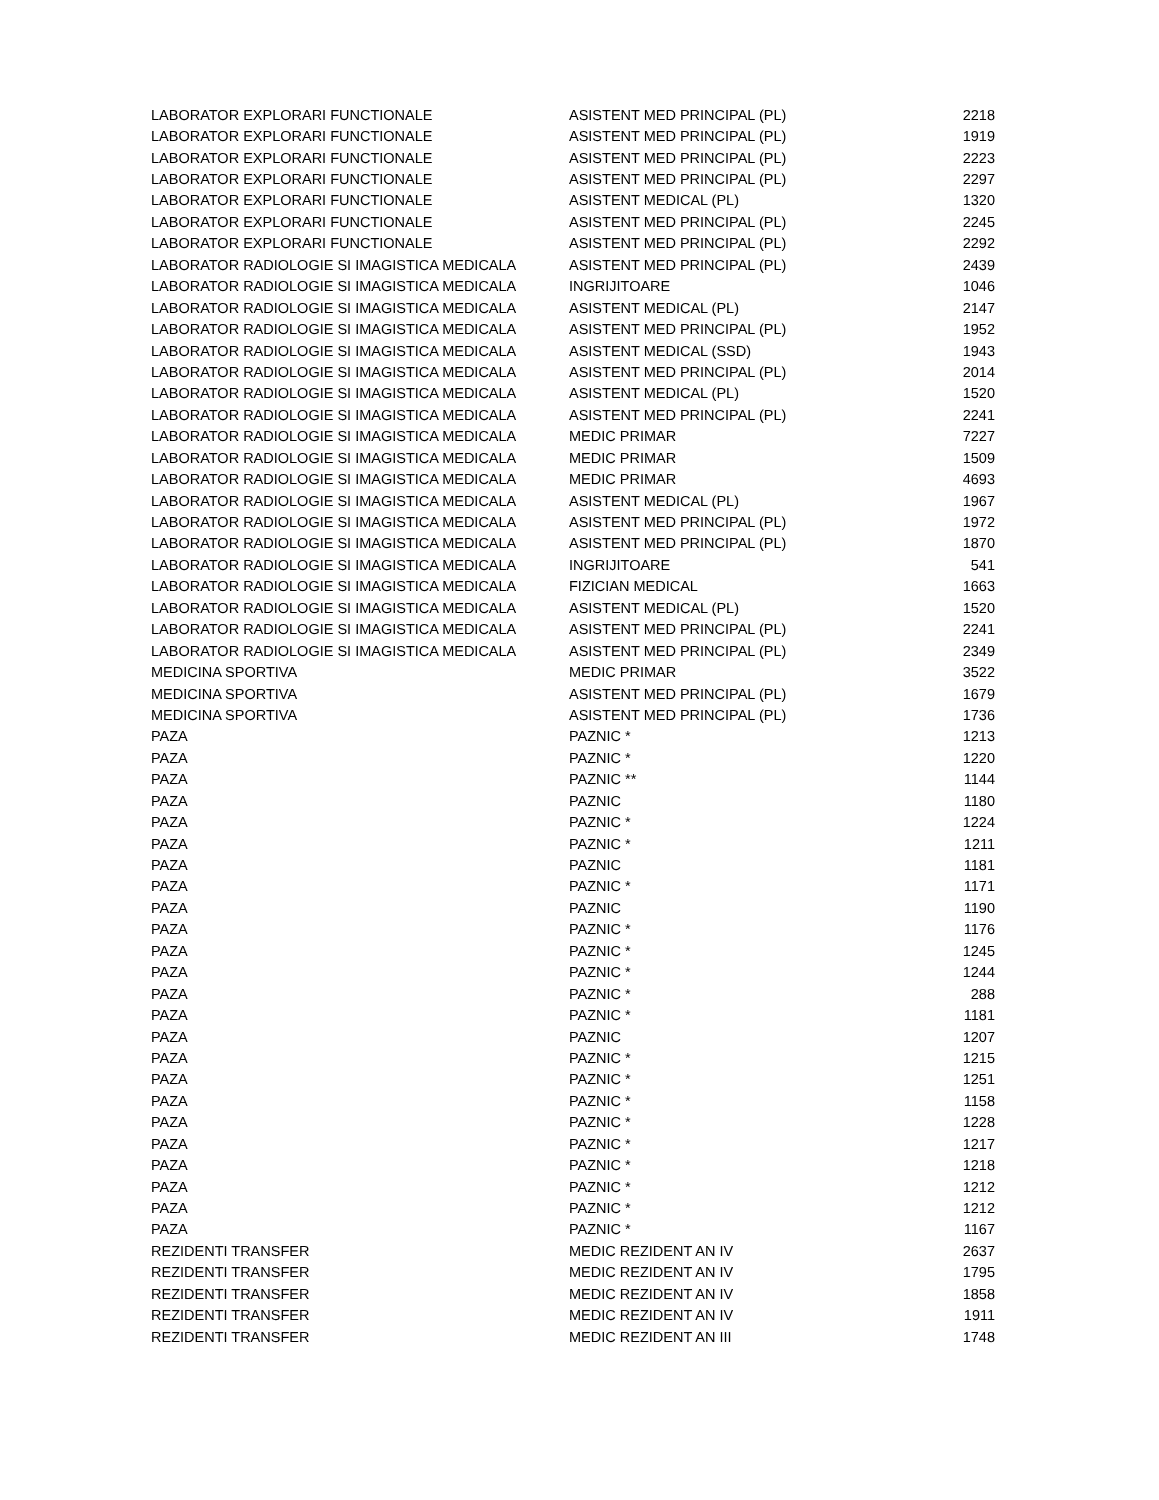| LABORATOR EXPLORARI FUNCTIONALE | ASISTENT MED PRINCIPAL (PL) | 2218 |
| LABORATOR EXPLORARI FUNCTIONALE | ASISTENT MED PRINCIPAL (PL) | 1919 |
| LABORATOR EXPLORARI FUNCTIONALE | ASISTENT MED PRINCIPAL (PL) | 2223 |
| LABORATOR EXPLORARI FUNCTIONALE | ASISTENT MED PRINCIPAL (PL) | 2297 |
| LABORATOR EXPLORARI FUNCTIONALE | ASISTENT MEDICAL (PL) | 1320 |
| LABORATOR EXPLORARI FUNCTIONALE | ASISTENT MED PRINCIPAL (PL) | 2245 |
| LABORATOR EXPLORARI FUNCTIONALE | ASISTENT MED PRINCIPAL (PL) | 2292 |
| LABORATOR RADIOLOGIE SI IMAGISTICA MEDICALA | ASISTENT MED PRINCIPAL (PL) | 2439 |
| LABORATOR RADIOLOGIE SI IMAGISTICA MEDICALA | INGRIJITOARE | 1046 |
| LABORATOR RADIOLOGIE SI IMAGISTICA MEDICALA | ASISTENT MEDICAL (PL) | 2147 |
| LABORATOR RADIOLOGIE SI IMAGISTICA MEDICALA | ASISTENT MED PRINCIPAL (PL) | 1952 |
| LABORATOR RADIOLOGIE SI IMAGISTICA MEDICALA | ASISTENT MEDICAL (SSD) | 1943 |
| LABORATOR RADIOLOGIE SI IMAGISTICA MEDICALA | ASISTENT MED PRINCIPAL (PL) | 2014 |
| LABORATOR RADIOLOGIE SI IMAGISTICA MEDICALA | ASISTENT MEDICAL (PL) | 1520 |
| LABORATOR RADIOLOGIE SI IMAGISTICA MEDICALA | ASISTENT MED PRINCIPAL (PL) | 2241 |
| LABORATOR RADIOLOGIE SI IMAGISTICA MEDICALA | MEDIC PRIMAR | 7227 |
| LABORATOR RADIOLOGIE SI IMAGISTICA MEDICALA | MEDIC PRIMAR | 1509 |
| LABORATOR RADIOLOGIE SI IMAGISTICA MEDICALA | MEDIC PRIMAR | 4693 |
| LABORATOR RADIOLOGIE SI IMAGISTICA MEDICALA | ASISTENT MEDICAL (PL) | 1967 |
| LABORATOR RADIOLOGIE SI IMAGISTICA MEDICALA | ASISTENT MED PRINCIPAL (PL) | 1972 |
| LABORATOR RADIOLOGIE SI IMAGISTICA MEDICALA | ASISTENT MED PRINCIPAL (PL) | 1870 |
| LABORATOR RADIOLOGIE SI IMAGISTICA MEDICALA | INGRIJITOARE | 541 |
| LABORATOR RADIOLOGIE SI IMAGISTICA MEDICALA | FIZICIAN MEDICAL | 1663 |
| LABORATOR RADIOLOGIE SI IMAGISTICA MEDICALA | ASISTENT MEDICAL (PL) | 1520 |
| LABORATOR RADIOLOGIE SI IMAGISTICA MEDICALA | ASISTENT MED PRINCIPAL (PL) | 2241 |
| LABORATOR RADIOLOGIE SI IMAGISTICA MEDICALA | ASISTENT MED PRINCIPAL (PL) | 2349 |
| MEDICINA SPORTIVA | MEDIC PRIMAR | 3522 |
| MEDICINA SPORTIVA | ASISTENT MED PRINCIPAL (PL) | 1679 |
| MEDICINA SPORTIVA | ASISTENT MED PRINCIPAL (PL) | 1736 |
| PAZA | PAZNIC * | 1213 |
| PAZA | PAZNIC * | 1220 |
| PAZA | PAZNIC ** | 1144 |
| PAZA | PAZNIC | 1180 |
| PAZA | PAZNIC * | 1224 |
| PAZA | PAZNIC * | 1211 |
| PAZA | PAZNIC | 1181 |
| PAZA | PAZNIC * | 1171 |
| PAZA | PAZNIC | 1190 |
| PAZA | PAZNIC * | 1176 |
| PAZA | PAZNIC * | 1245 |
| PAZA | PAZNIC * | 1244 |
| PAZA | PAZNIC * | 288 |
| PAZA | PAZNIC * | 1181 |
| PAZA | PAZNIC | 1207 |
| PAZA | PAZNIC * | 1215 |
| PAZA | PAZNIC * | 1251 |
| PAZA | PAZNIC * | 1158 |
| PAZA | PAZNIC * | 1228 |
| PAZA | PAZNIC * | 1217 |
| PAZA | PAZNIC * | 1218 |
| PAZA | PAZNIC * | 1212 |
| PAZA | PAZNIC * | 1212 |
| PAZA | PAZNIC * | 1167 |
| REZIDENTI TRANSFER | MEDIC REZIDENT AN IV | 2637 |
| REZIDENTI TRANSFER | MEDIC REZIDENT AN IV | 1795 |
| REZIDENTI TRANSFER | MEDIC REZIDENT AN IV | 1858 |
| REZIDENTI TRANSFER | MEDIC REZIDENT AN IV | 1911 |
| REZIDENTI TRANSFER | MEDIC REZIDENT AN III | 1748 |